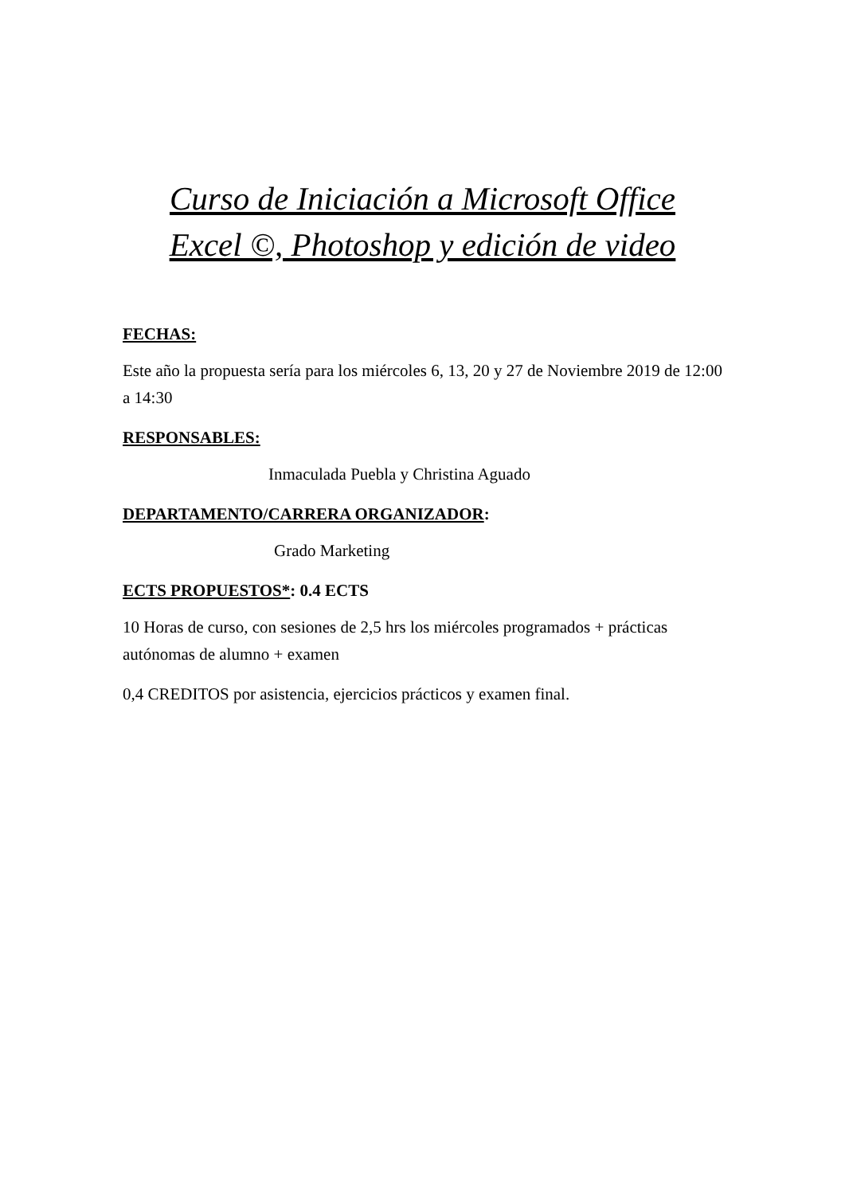Curso de Iniciación a Microsoft Office
Excel ©, Photoshop y edición de video
FECHAS:
Este año la propuesta sería para los miércoles 6, 13, 20 y 27 de Noviembre 2019 de 12:00 a 14:30
RESPONSABLES:
Inmaculada Puebla y Christina Aguado
DEPARTAMENTO/CARRERA ORGANIZADOR:
Grado Marketing
ECTS PROPUESTOS*: 0.4 ECTS
10 Horas de curso, con sesiones de 2,5 hrs los miércoles programados + prácticas autónomas de alumno + examen
0,4 CREDITOS por asistencia, ejercicios prácticos y examen final.